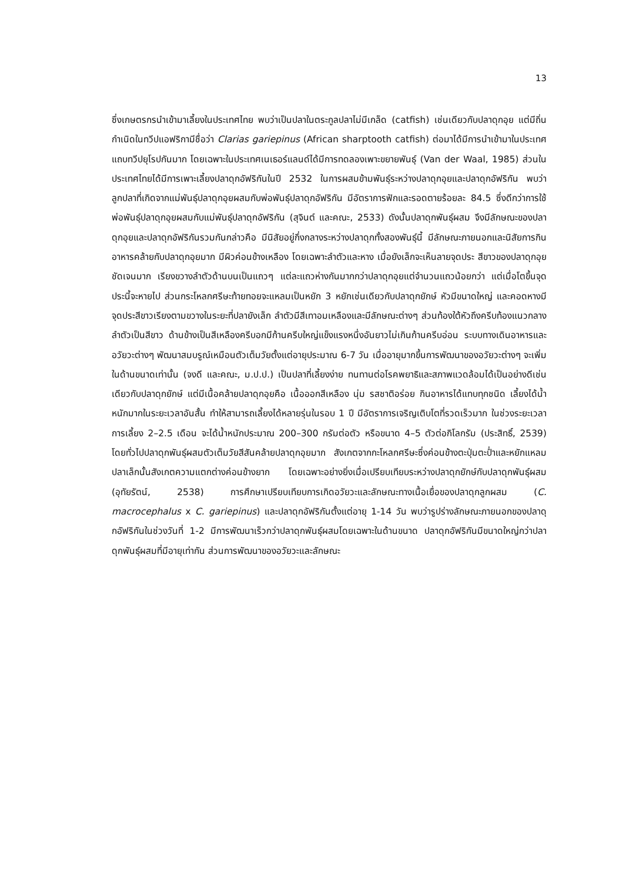13
ซึ่งเกษตรกรนำเข้ามาเลี้ยงในประเทศไทย พบว่าเป็นปลาในตระกูลปลาไม่มีเกล็ด (catfish) เช่นเดียวกับปลาดุกอุย แต่มีถิ่นกำเนิดในทวีปแอฟริกามีชื่อว่า Clarias gariepinus (African sharptooth catfish) ต่อมาได้มีการนำเข้ามาในประเทศแถบทวีปยุโรปกันมาก โดยเฉพาะในประเทศเนเธอร์แลนด์ได้มีการทดลองเพาะขยายพันธุ์ (Van der Waal, 1985) ส่วนในประเทศไทยได้มีการเพาะเลี้ยงปลาดุกอัฟริกันในปี 2532 ในการผสมข้ามพันธุ์ระหว่างปลาดุกอุยและปลาดุกอัฟริกัน พบว่าลูกปลาที่เกิดจากแม่พันธุ์ปลาดุกอุยผสมกับพ่อพันธุ์ปลาดุกอัฟริกัน มีอัตราการฟักและรอดตายร้อยละ 84.5 ซึ่งดีกว่าการใช้พ่อพันธุ์ปลาดุกอุยผสมกับแม่พันธุ์ปลาดุกอัฟริกัน (สุจินต์ และคณะ, 2533) ดังนั้นปลาดุกพันธุ์ผสม จึงมีลักษณะของปลาดุกอุยและปลาดุกอัฟริกันรวมกันกล่าวคือ มีนิสัยอยู่กึ่งกลางระหว่างปลาดุกทั้งสองพันธุ์นี้ มีลักษณะภายนอกและนิสัยการกินอาหารคล้ายกับปลาดุกอุยมาก มีผิวค่อนข้างเหลือง โดยเฉพาะลำตัวและหาง เมื่อยังเล็กจะเห็นลายจุดประ สีขาวของปลาดุกอุยชัดเจนมาก เรียงขวางลำตัวด้านบนเป็นแถวๆ แต่ละแถวห่างกันมากกว่าปลาดุกอุยแต่จำนวนแถวน้อยกว่า แต่เมื่อโตขึ้นจุดประนี้จะหายไป ส่วนกระโหลกศรีษะท้ายทอยจะแหลมเป็นหยัก 3 หยักเช่นเดียวกับปลาดุกยักษ์ หัวมีขนาดใหญ่ และคอดหางมีจุดประสีขาวเรียงตามขวางในระยะที่ปลายังเล็ก ลำตัวมีสีเทาอมเหลืองและมีลักษณะต่างๆ ส่วนท้องใต้หัวถึงครีบท้องแนวกลาง ลำตัวเป็นสีขาว ด้านข้างเป็นสีเหลืองครีบอกมีก้านครีบใหญ่แข็งแรงหนึ่งอันยาวไม่เกินก้านครีบอ่อน ระบบทางเดินอาหารและอวัยวะต่างๆ พัฒนาสมบรูณ์เหมือนตัวเต็มวัยตั้งแต่อายุประมาณ 6-7 วัน เมื่ออายุมากขึ้นการพัฒนาของอวัยวะต่างๆ จะเพิ่มในด้านขนาดเท่านั้น (จงดี และคณะ, ม.ป.ป.) เป็นปลาที่เลี้ยงง่าย ทนทานต่อโรคพยาธิและสภาพแวดล้อมได้เป็นอย่างดีเช่นเดียวกับปลาดุกยักษ์ แต่มีเนื้อคล้ายปลาดุกอุยคือ เนื้อออกสีเหลือง นุ่ม รสชาติอร่อย กินอาหารได้แทบทุกชนิด เลี้ยงได้น้ำหนักมากในระยะเวลาอันสั้น ทำให้สามารถเลี้ยงได้หลายรุ่นในรอบ 1 ปี มีอัตราการเจริญเติบโตที่รวดเร็วมาก ในช่วงระยะเวลาการเลี้ยง 2–2.5 เดือน จะได้น้ำหนักประมาณ 200–300 กรัมต่อตัว หรือขนาด 4–5 ตัวต่อกิโลกรัม (ประสิทธิ์, 2539) โดยทั่วไปปลาดุกพันธุ์ผสมตัวเต็มวัยสีสันคล้ายปลาดุกอุยมาก สังเกตจากกะโหลกศรีษะซึ่งค่อนข้างตะปุ่มตะป่ำและหยักแหลม ปลาเล็กนั้นสังเกตความแตกต่างค่อนข้างยาก โดยเฉพาะอย่างยิ่งเมื่อเปรียบเทียบระหว่างปลาดุกยักษ์กับปลาดุกพันธุ์ผสม (อุทัยรัตน์, 2538) การศึกษาเปรียบเทียบการเกิดอวัยวะและลักษณะทางเนื้อเยื่อของปลาดุกลูกผสม (C. macrocephalus x C. gariepinus) และปลาดุกอัฟริกันตั้งแต่อายุ 1-14 วัน พบว่ารูปร่างลักษณะภายนอกของปลาดุกอัฟริกันในช่วงวันที่ 1-2 มีการพัฒนาเร็วกว่าปลาดุกพันธุ์ผสมโดยเฉพาะในด้านขนาด ปลาดุกอัฟริกันมีขนาดใหญ่กว่าปลาดุกพันธุ์ผสมที่มีอายุเท่ากัน ส่วนการพัฒนาของอวัยวะและลักษณะ